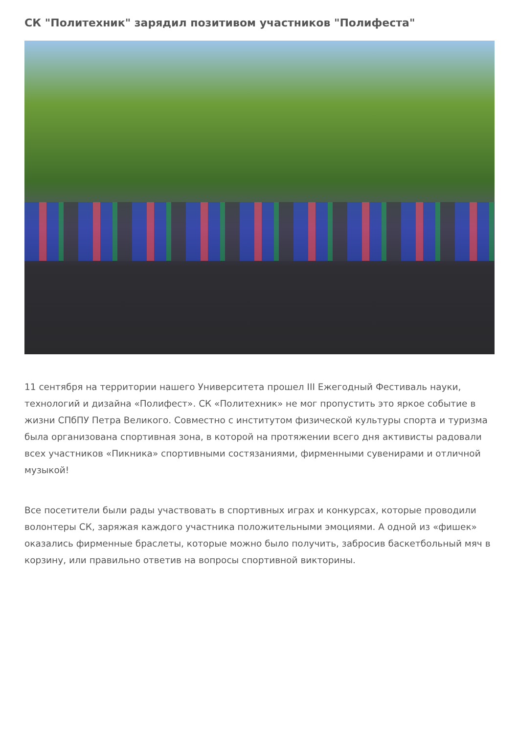СК "Политехник" зарядил позитивом участников "Полифеста"
11 сентября на территории нашего Университета прошел III Ежегодный Фестиваль науки, технологий и дизайна «Полифест». СК «Политехник» не мог пропустить это яркое событие в жизни СПбПУ Петра Великого. Совместно с институтом физической культуры спорта и туризма была организована спортивная зона, в которой на протяжении всего дня активисты радовали всех участников «Пикника» спортивными состязаниями, фирменными сувенирами и отличной музыкой!
Все посетители были рады участвовать в спортивных играх и конкурсах, которые проводили волонтеры СК, заряжая каждого участника положительными эмоциями. А одной из «фишек» оказались фирменные браслеты, которые можно было получить, забросив баскетбольный мяч в корзину, или правильно ответив на вопросы спортивной викторины.